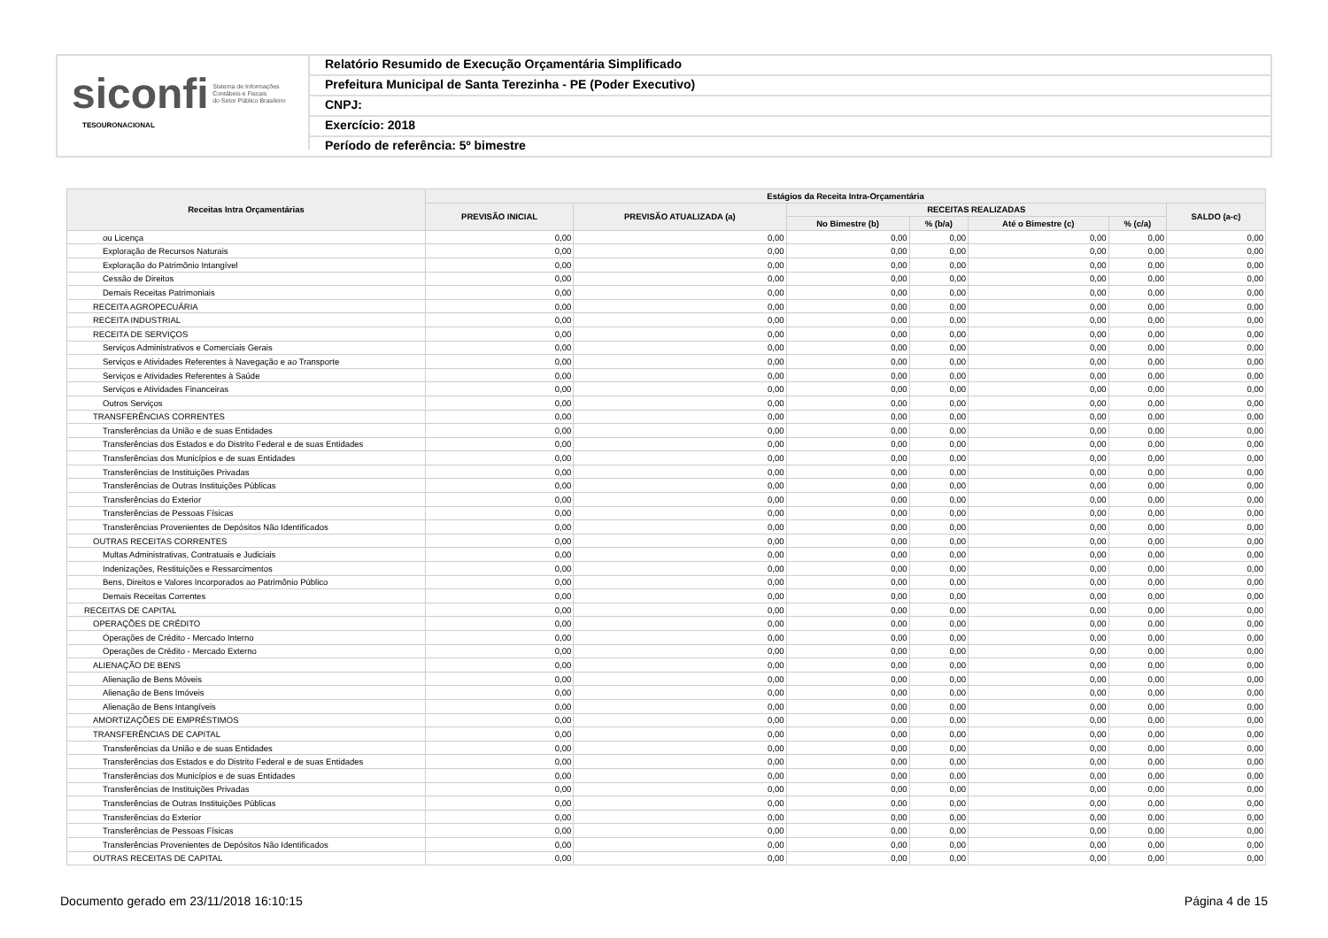siconfi Sistema de Informações
Contábeis e Fiscais
do Setor Público Brasileiro
TESOURONACIONAL
Relatório Resumido de Execução Orçamentária Simplificado
Prefeitura Municipal de Santa Terezinha - PE (Poder Executivo)
CNPJ:
Exercício: 2018
Período de referência: 5º bimestre
| Receitas Intra Orçamentárias | Estágios da Receita Intra-Orçamentária | | | | | | |
| --- | --- | --- | --- | --- | --- | --- | --- |
| | PREVISÃO INICIAL | PREVISÃO ATUALIZADA (a) | RECEITAS REALIZADAS | | | | SALDO (a-c) |
| | | | No Bimestre (b) | % (b/a) | Até o Bimestre (c) | % (c/a) | |
| ou Licença | 0,00 | 0,00 | 0,00 | 0,00 | 0,00 | 0,00 | 0,00 |
| Exploração de Recursos Naturais | 0,00 | 0,00 | 0,00 | 0,00 | 0,00 | 0,00 | 0,00 |
| Exploração do Patrimônio Intangível | 0,00 | 0,00 | 0,00 | 0,00 | 0,00 | 0,00 | 0,00 |
| Cessão de Direitos | 0,00 | 0,00 | 0,00 | 0,00 | 0,00 | 0,00 | 0,00 |
| Demais Receitas Patrimoniais | 0,00 | 0,00 | 0,00 | 0,00 | 0,00 | 0,00 | 0,00 |
| RECEITA AGROPECUÁRIA | 0,00 | 0,00 | 0,00 | 0,00 | 0,00 | 0,00 | 0,00 |
| RECEITA INDUSTRIAL | 0,00 | 0,00 | 0,00 | 0,00 | 0,00 | 0,00 | 0,00 |
| RECEITA DE SERVIÇOS | 0,00 | 0,00 | 0,00 | 0,00 | 0,00 | 0,00 | 0,00 |
| Serviços Administrativos e Comerciais Gerais | 0,00 | 0,00 | 0,00 | 0,00 | 0,00 | 0,00 | 0,00 |
| Serviços e Atividades Referentes à Navegação e ao Transporte | 0,00 | 0,00 | 0,00 | 0,00 | 0,00 | 0,00 | 0,00 |
| Serviços e Atividades Referentes à Saúde | 0,00 | 0,00 | 0,00 | 0,00 | 0,00 | 0,00 | 0,00 |
| Serviços e Atividades Financeiras | 0,00 | 0,00 | 0,00 | 0,00 | 0,00 | 0,00 | 0,00 |
| Outros Serviços | 0,00 | 0,00 | 0,00 | 0,00 | 0,00 | 0,00 | 0,00 |
| TRANSFERÊNCIAS CORRENTES | 0,00 | 0,00 | 0,00 | 0,00 | 0,00 | 0,00 | 0,00 |
| Transferências da União e de suas Entidades | 0,00 | 0,00 | 0,00 | 0,00 | 0,00 | 0,00 | 0,00 |
| Transferências dos Estados e do Distrito Federal e de suas Entidades | 0,00 | 0,00 | 0,00 | 0,00 | 0,00 | 0,00 | 0,00 |
| Transferências dos Municípios e de suas Entidades | 0,00 | 0,00 | 0,00 | 0,00 | 0,00 | 0,00 | 0,00 |
| Transferências de Instituições Privadas | 0,00 | 0,00 | 0,00 | 0,00 | 0,00 | 0,00 | 0,00 |
| Transferências de Outras Instituições Públicas | 0,00 | 0,00 | 0,00 | 0,00 | 0,00 | 0,00 | 0,00 |
| Transferências do Exterior | 0,00 | 0,00 | 0,00 | 0,00 | 0,00 | 0,00 | 0,00 |
| Transferências de Pessoas Físicas | 0,00 | 0,00 | 0,00 | 0,00 | 0,00 | 0,00 | 0,00 |
| Transferências Provenientes de Depósitos Não Identificados | 0,00 | 0,00 | 0,00 | 0,00 | 0,00 | 0,00 | 0,00 |
| OUTRAS RECEITAS CORRENTES | 0,00 | 0,00 | 0,00 | 0,00 | 0,00 | 0,00 | 0,00 |
| Multas Administrativas, Contratuais e Judiciais | 0,00 | 0,00 | 0,00 | 0,00 | 0,00 | 0,00 | 0,00 |
| Indenizações, Restituições e Ressarcimentos | 0,00 | 0,00 | 0,00 | 0,00 | 0,00 | 0,00 | 0,00 |
| Bens, Direitos e Valores Incorporados ao Patrimônio Público | 0,00 | 0,00 | 0,00 | 0,00 | 0,00 | 0,00 | 0,00 |
| Demais Receitas Correntes | 0,00 | 0,00 | 0,00 | 0,00 | 0,00 | 0,00 | 0,00 |
| RECEITAS DE CAPITAL | 0,00 | 0,00 | 0,00 | 0,00 | 0,00 | 0,00 | 0,00 |
| OPERAÇÕES DE CRÉDITO | 0,00 | 0,00 | 0,00 | 0,00 | 0,00 | 0,00 | 0,00 |
| Operações de Crédito - Mercado Interno | 0,00 | 0,00 | 0,00 | 0,00 | 0,00 | 0,00 | 0,00 |
| Operações de Crédito - Mercado Externo | 0,00 | 0,00 | 0,00 | 0,00 | 0,00 | 0,00 | 0,00 |
| ALIENAÇÃO DE BENS | 0,00 | 0,00 | 0,00 | 0,00 | 0,00 | 0,00 | 0,00 |
| Alienação de Bens Móveis | 0,00 | 0,00 | 0,00 | 0,00 | 0,00 | 0,00 | 0,00 |
| Alienação de Bens Imóveis | 0,00 | 0,00 | 0,00 | 0,00 | 0,00 | 0,00 | 0,00 |
| Alienação de Bens Intangíveis | 0,00 | 0,00 | 0,00 | 0,00 | 0,00 | 0,00 | 0,00 |
| AMORTIZAÇÕES DE EMPRÉSTIMOS | 0,00 | 0,00 | 0,00 | 0,00 | 0,00 | 0,00 | 0,00 |
| TRANSFERÊNCIAS DE CAPITAL | 0,00 | 0,00 | 0,00 | 0,00 | 0,00 | 0,00 | 0,00 |
| Transferências da União e de suas Entidades | 0,00 | 0,00 | 0,00 | 0,00 | 0,00 | 0,00 | 0,00 |
| Transferências dos Estados e do Distrito Federal e de suas Entidades | 0,00 | 0,00 | 0,00 | 0,00 | 0,00 | 0,00 | 0,00 |
| Transferências dos Municípios e de suas Entidades | 0,00 | 0,00 | 0,00 | 0,00 | 0,00 | 0,00 | 0,00 |
| Transferências de Instituições Privadas | 0,00 | 0,00 | 0,00 | 0,00 | 0,00 | 0,00 | 0,00 |
| Transferências de Outras Instituições Públicas | 0,00 | 0,00 | 0,00 | 0,00 | 0,00 | 0,00 | 0,00 |
| Transferências do Exterior | 0,00 | 0,00 | 0,00 | 0,00 | 0,00 | 0,00 | 0,00 |
| Transferências de Pessoas Físicas | 0,00 | 0,00 | 0,00 | 0,00 | 0,00 | 0,00 | 0,00 |
| Transferências Provenientes de Depósitos Não Identificados | 0,00 | 0,00 | 0,00 | 0,00 | 0,00 | 0,00 | 0,00 |
| OUTRAS RECEITAS DE CAPITAL | 0,00 | 0,00 | 0,00 | 0,00 | 0,00 | 0,00 | 0,00 |
Documento gerado em 23/11/2018 16:10:15 Página 4 de 15